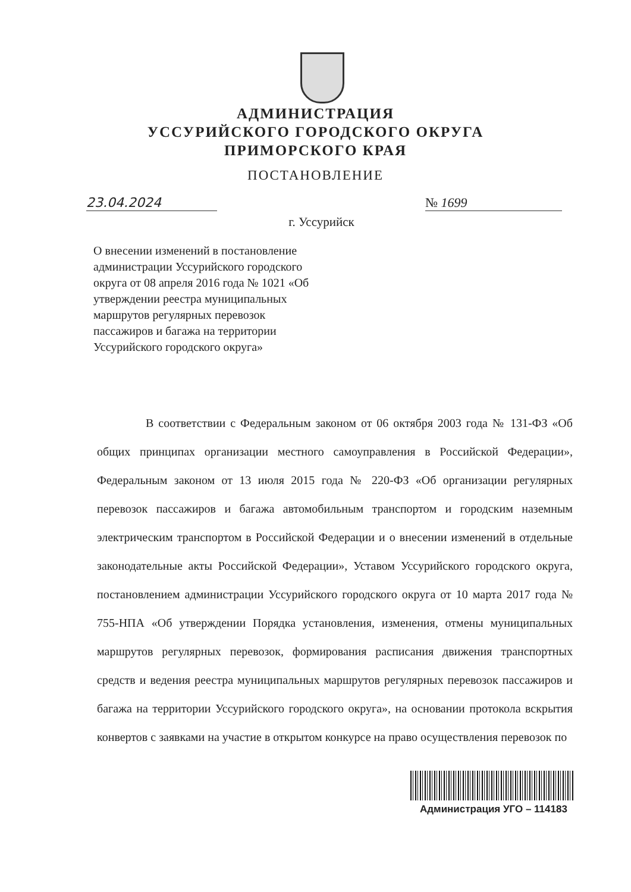АДМИНИСТРАЦИЯ
УССУРИЙСКОГО ГОРОДСКОГО ОКРУГА
ПРИМОРСКОГО КРАЯ
ПОСТАНОВЛЕНИЕ
23.04.2024 № 1699
г. Уссурийск
О внесении изменений в постановление администрации Уссурийского городского округа от 08 апреля 2016 года № 1021 «Об утверждении реестра муниципальных маршрутов регулярных перевозок пассажиров и багажа на территории Уссурийского городского округа»
В соответствии с Федеральным законом от 06 октября 2003 года № 131-ФЗ «Об общих принципах организации местного самоуправления в Российской Федерации», Федеральным законом от 13 июля 2015 года № 220-ФЗ «Об организации регулярных перевозок пассажиров и багажа автомобильным транспортом и городским наземным электрическим транспортом в Российской Федерации и о внесении изменений в отдельные законодательные акты Российской Федерации», Уставом Уссурийского городского округа, постановлением администрации Уссурийского городского округа от 10 марта 2017 года № 755-НПА «Об утверждении Порядка установления, изменения, отмены муниципальных маршрутов регулярных перевозок, формирования расписания движения транспортных средств и ведения реестра муниципальных маршрутов регулярных перевозок пассажиров и багажа на территории Уссурийского городского округа», на основании протокола вскрытия конвертов с заявками на участие в открытом конкурсе на право осуществления перевозок по
Администрация УГО – 114183